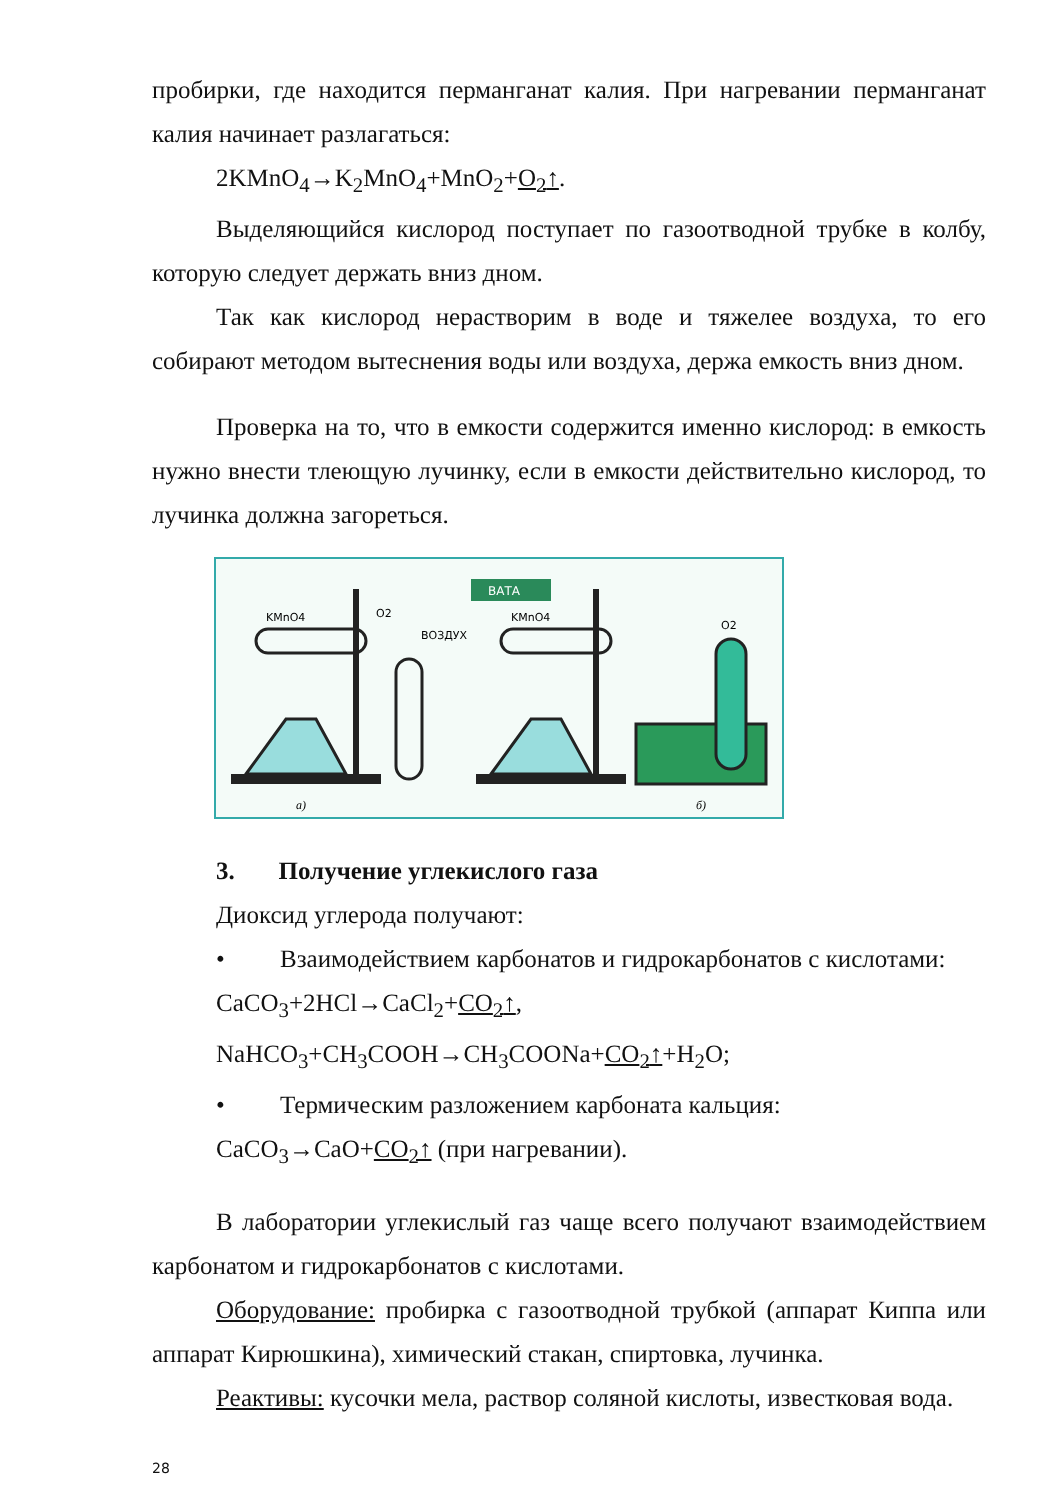пробирки, где находится перманганат калия. При нагревании перманганат калия начинает разлагаться:
2KMnO<sub>4</sub>→K<sub>2</sub>MnO<sub>4</sub>+MnO<sub>2</sub>+O<sub>2</sub>↑.
Выделяющийся кислород поступает по газоотводной трубке в колбу, которую следует держать вниз дном.
Так как кислород нерастворим в воде и тяжелее воздуха, то его собирают методом вытеснения воды или воздуха, держа емкость вниз дном.
Проверка на то, что в емкости содержится именно кислород: в емкость нужно внести тлеющую лучинку, если в емкости действительно кислород, то лучинка должна загореться.
ВАТА
KMnO4
O2
ВОЗДУХ
KMnO4
O2
а)
б)
3. Получение углекислого газа
Диоксид углерода получают:
• Взаимодействием карбонатов и гидрокарбонатов с кислотами:
CaCO<sub>3</sub>+2HCl→CaCl<sub>2</sub>+CO<sub>2</sub>↑,
NaHCO<sub>3</sub>+CH<sub>3</sub>COOH→CH<sub>3</sub>COONa+CO<sub>2</sub>↑+H<sub>2</sub>O;
• Термическим разложением карбоната кальция:
CaCO<sub>3</sub>→CaO+CO<sub>2</sub>↑ (при нагревании).
В лаборатории углекислый газ чаще всего получают взаимодействием карбонатом и гидрокарбонатов с кислотами.
Оборудование: пробирка с газоотводной трубкой (аппарат Киппа или аппарат Кирюшкина), химический стакан, спиртовка, лучинка.
Реактивы: кусочки мела, раствор соляной кислоты, известковая вода.
28